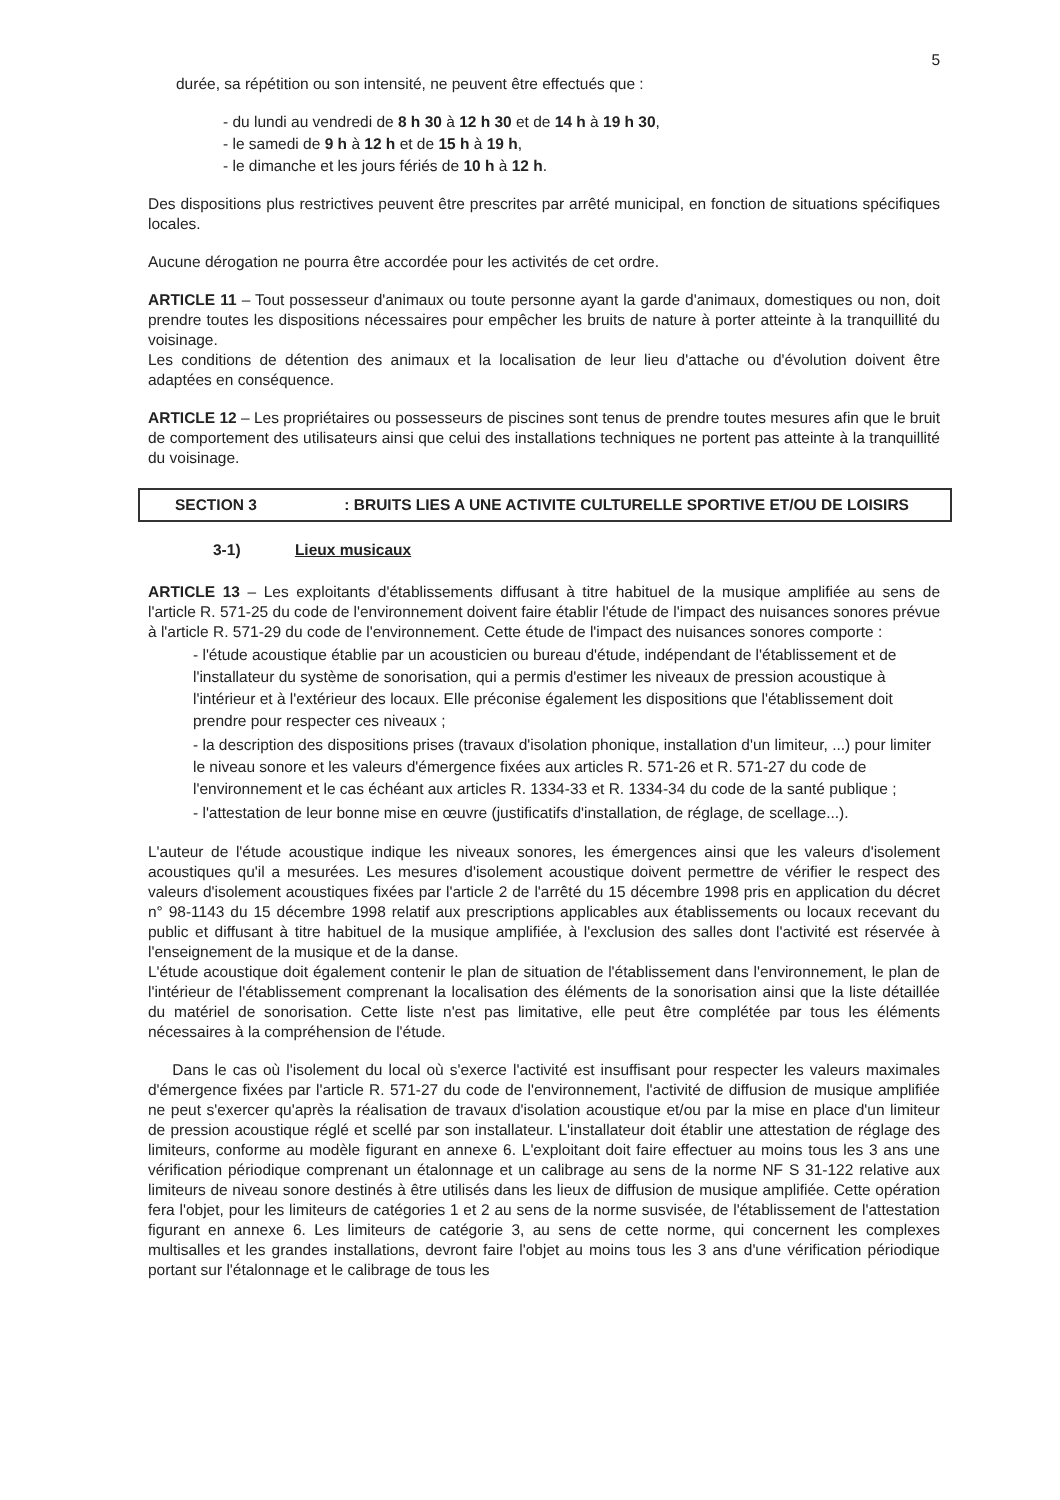5
durée, sa répétition ou son intensité, ne peuvent être effectués que :
- du lundi au vendredi de 8 h 30 à 12 h 30 et de 14 h à 19 h 30,
- le samedi de 9 h à 12 h et de 15 h à 19 h,
- le dimanche et les jours fériés de 10 h à 12 h.
Des dispositions plus restrictives peuvent être prescrites par arrêté municipal, en fonction de situations spécifiques locales.
Aucune dérogation ne pourra être accordée pour les activités de cet ordre.
ARTICLE 11 – Tout possesseur d'animaux ou toute personne ayant la garde d'animaux, domestiques ou non, doit prendre toutes les dispositions nécessaires pour empêcher les bruits de nature à porter atteinte à la tranquillité du voisinage.
Les conditions de détention des animaux et la localisation de leur lieu d'attache ou d'évolution doivent être adaptées en conséquence.
ARTICLE 12 – Les propriétaires ou possesseurs de piscines sont tenus de prendre toutes mesures afin que le bruit de comportement des utilisateurs ainsi que celui des installations techniques ne portent pas atteinte à la tranquillité du voisinage.
SECTION 3 : BRUITS LIES A UNE ACTIVITE CULTURELLE SPORTIVE ET/OU DE LOISIRS
3-1) Lieux musicaux
ARTICLE 13 – Les exploitants d'établissements diffusant à titre habituel de la musique amplifiée au sens de l'article R. 571-25 du code de l'environnement doivent faire établir l'étude de l'impact des nuisances sonores prévue à l'article R. 571-29 du code de l'environnement. Cette étude de l'impact des nuisances sonores comporte :
- l'étude acoustique établie par un acousticien ou bureau d'étude, indépendant de l'établissement et de l'installateur du système de sonorisation, qui a permis d'estimer les niveaux de pression acoustique à l'intérieur et à l'extérieur des locaux. Elle préconise également les dispositions que l'établissement doit prendre pour respecter ces niveaux ;
- la description des dispositions prises (travaux d'isolation phonique, installation d'un limiteur, ...) pour limiter le niveau sonore et les valeurs d'émergence fixées aux articles R. 571-26 et R. 571-27 du code de l'environnement et le cas échéant aux articles R. 1334-33 et R. 1334-34 du code de la santé publique ;
- l'attestation de leur bonne mise en œuvre (justificatifs d'installation, de réglage, de scellage...).
L'auteur de l'étude acoustique indique les niveaux sonores, les émergences ainsi que les valeurs d'isolement acoustiques qu'il a mesurées. Les mesures d'isolement acoustique doivent permettre de vérifier le respect des valeurs d'isolement acoustiques fixées par l'article 2 de l'arrêté du 15 décembre 1998 pris en application du décret n° 98-1143 du 15 décembre 1998 relatif aux prescriptions applicables aux établissements ou locaux recevant du public et diffusant à titre habituel de la musique amplifiée, à l'exclusion des salles dont l'activité est réservée à l'enseignement de la musique et de la danse.
L'étude acoustique doit également contenir le plan de situation de l'établissement dans l'environnement, le plan de l'intérieur de l'établissement comprenant la localisation des éléments de la sonorisation ainsi que la liste détaillée du matériel de sonorisation. Cette liste n'est pas limitative, elle peut être complétée par tous les éléments nécessaires à la compréhension de l'étude.
Dans le cas où l'isolement du local où s'exerce l'activité est insuffisant pour respecter les valeurs maximales d'émergence fixées par l'article R. 571-27 du code de l'environnement, l'activité de diffusion de musique amplifiée ne peut s'exercer qu'après la réalisation de travaux d'isolation acoustique et/ou par la mise en place d'un limiteur de pression acoustique réglé et scellé par son installateur. L'installateur doit établir une attestation de réglage des limiteurs, conforme au modèle figurant en annexe 6. L'exploitant doit faire effectuer au moins tous les 3 ans une vérification périodique comprenant un étalonnage et un calibrage au sens de la norme NF S 31-122 relative aux limiteurs de niveau sonore destinés à être utilisés dans les lieux de diffusion de musique amplifiée. Cette opération fera l'objet, pour les limiteurs de catégories 1 et 2 au sens de la norme susvisée, de l'établissement de l'attestation figurant en annexe 6. Les limiteurs de catégorie 3, au sens de cette norme, qui concernent les complexes multisalles et les grandes installations, devront faire l'objet au moins tous les 3 ans d'une vérification périodique portant sur l'étalonnage et le calibrage de tous les